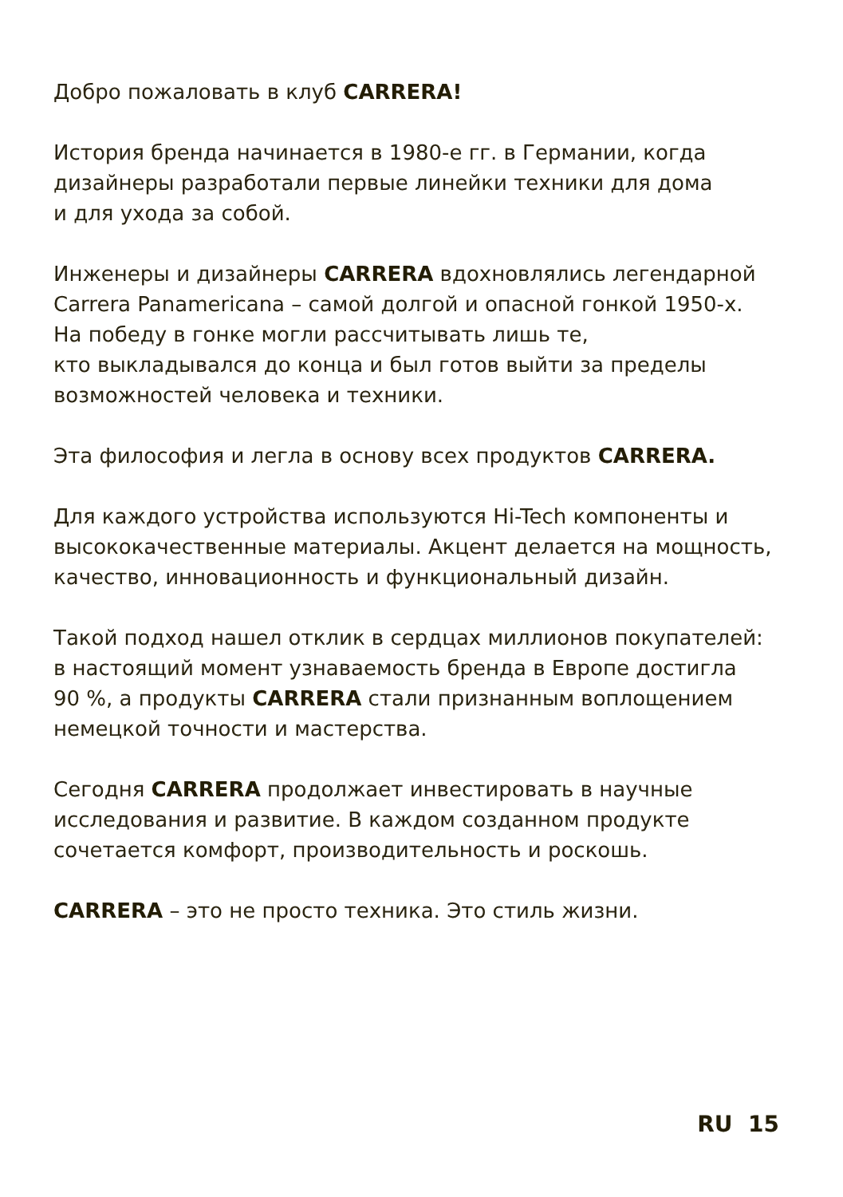Добро пожаловать в клуб CARRERA!
История бренда начинается в 1980-е гг. в Германии, когда
дизайнеры разработали первые линейки техники для дома
и для ухода за собой.
Инженеры и дизайнеры CARRERA вдохновлялись легендарной
Carrera Panamericana – самой долгой и опасной гонкой 1950-х.
На победу в гонке могли рассчитывать лишь те,
кто выкладывался до конца и был готов выйти за пределы
возможностей человека и техники.
Эта философия и легла в основу всех продуктов CARRERA.
Для каждого устройства используются Hi-Tech компоненты и
высококачественные материалы. Акцент делается на мощность,
качество, инновационность и функциональный дизайн.
Такой подход нашел отклик в сердцах миллионов покупателей:
в настоящий момент узнаваемость бренда в Европе достигла
90 %, а продукты CARRERA стали признанным воплощением
немецкой точности и мастерства.
Сегодня CARRERA продолжает инвестировать в научные
исследования и развитие. В каждом созданном продукте
сочетается комфорт, производительность и роскошь.
CARRERA – это не просто техника. Это стиль жизни.
RU 15